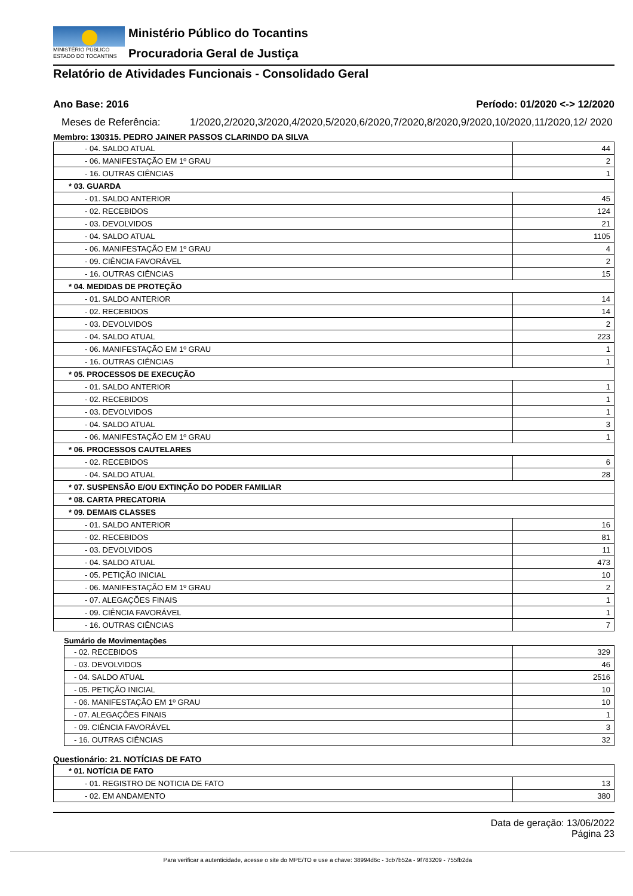MINISTÉRIO PÚBLICO
ESTADO DO TOCANTINS
Ministério Público do Tocantins
Procuradoria Geral de Justiça
Relatório de Atividades Funcionais - Consolidado Geral
Ano Base: 2016 Período: 01/2020 <-> 12/2020
Meses de Referência: 1/2020,2/2020,3/2020,4/2020,5/2020,6/2020,7/2020,8/2020,9/2020,10/2020,11/2020,12/ 2020
Membro: 130315. PEDRO JAINER PASSOS CLARINDO DA SILVA
| - 04. SALDO ATUAL | 44 |
| - 06. MANIFESTAÇÃO EM 1º GRAU | 2 |
| - 16. OUTRAS CIÊNCIAS | 1 |
| * 03. GUARDA | |
| - 01. SALDO ANTERIOR | 45 |
| - 02. RECEBIDOS | 124 |
| - 03. DEVOLVIDOS | 21 |
| - 04. SALDO ATUAL | 1105 |
| - 06. MANIFESTAÇÃO EM 1º GRAU | 4 |
| - 09. CIÊNCIA FAVORÁVEL | 2 |
| - 16. OUTRAS CIÊNCIAS | 15 |
| * 04. MEDIDAS DE PROTEÇÃO | |
| - 01. SALDO ANTERIOR | 14 |
| - 02. RECEBIDOS | 14 |
| - 03. DEVOLVIDOS | 2 |
| - 04. SALDO ATUAL | 223 |
| - 06. MANIFESTAÇÃO EM 1º GRAU | 1 |
| - 16. OUTRAS CIÊNCIAS | 1 |
| * 05. PROCESSOS DE EXECUÇÃO | |
| - 01. SALDO ANTERIOR | 1 |
| - 02. RECEBIDOS | 1 |
| - 03. DEVOLVIDOS | 1 |
| - 04. SALDO ATUAL | 3 |
| - 06. MANIFESTAÇÃO EM 1º GRAU | 1 |
| * 06. PROCESSOS CAUTELARES | |
| - 02. RECEBIDOS | 6 |
| - 04. SALDO ATUAL | 28 |
| * 07. SUSPENSÃO E/OU EXTINÇÃO DO PODER FAMILIAR | |
| * 08. CARTA PRECATORIA | |
| * 09. DEMAIS CLASSES | |
| - 01. SALDO ANTERIOR | 16 |
| - 02. RECEBIDOS | 81 |
| - 03. DEVOLVIDOS | 11 |
| - 04. SALDO ATUAL | 473 |
| - 05. PETIÇÃO INICIAL | 10 |
| - 06. MANIFESTAÇÃO EM 1º GRAU | 2 |
| - 07. ALEGAÇÕES FINAIS | 1 |
| - 09. CIÊNCIA FAVORÁVEL | 1 |
| - 16. OUTRAS CIÊNCIAS | 7 |
Sumário de Movimentações
| - 02. RECEBIDOS | 329 |
| - 03. DEVOLVIDOS | 46 |
| - 04. SALDO ATUAL | 2516 |
| - 05. PETIÇÃO INICIAL | 10 |
| - 06. MANIFESTAÇÃO EM 1º GRAU | 10 |
| - 07. ALEGAÇÕES FINAIS | 1 |
| - 09. CIÊNCIA FAVORÁVEL | 3 |
| - 16. OUTRAS CIÊNCIAS | 32 |
Questionário: 21. NOTÍCIAS DE FATO
| * 01. NOTÍCIA DE FATO | |
| - 01. REGISTRO DE NOTICIA DE FATO | 13 |
| - 02. EM ANDAMENTO | 380 |
Data de geração: 13/06/2022
Página 23
Para verificar a autenticidade, acesse o site do MPE/TO e use a chave: 38994d6c - 3cb7b52a - 9f783209 - 755fb2da